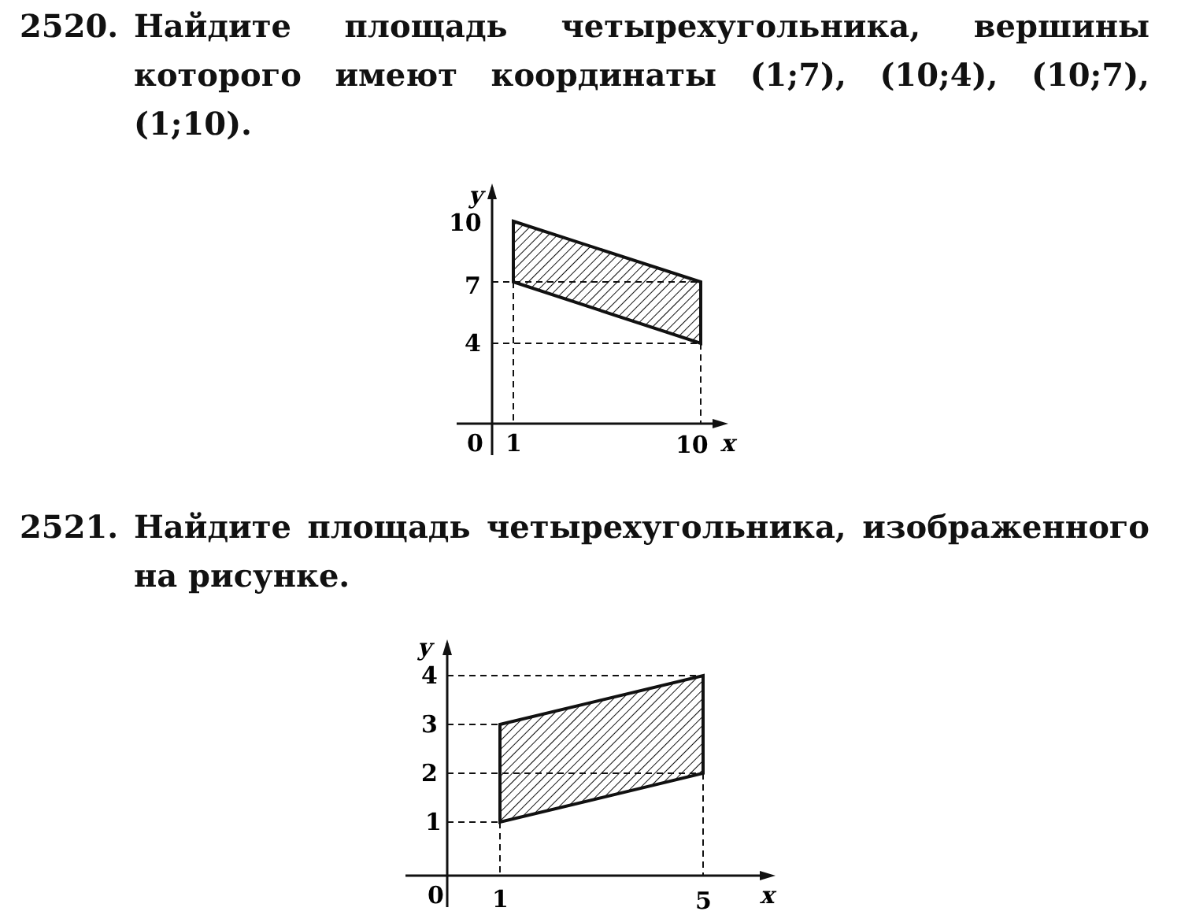2520. Найдите площадь четырехугольника, вершины которого имеют координаты (1;7), (10;4), (10;7), (1;10).
10
7
4
0
1
10
y
x
2521. Найдите площадь четырехугольника, изображенного на рисунке.
4
3
2
1
0
1
5
y
x